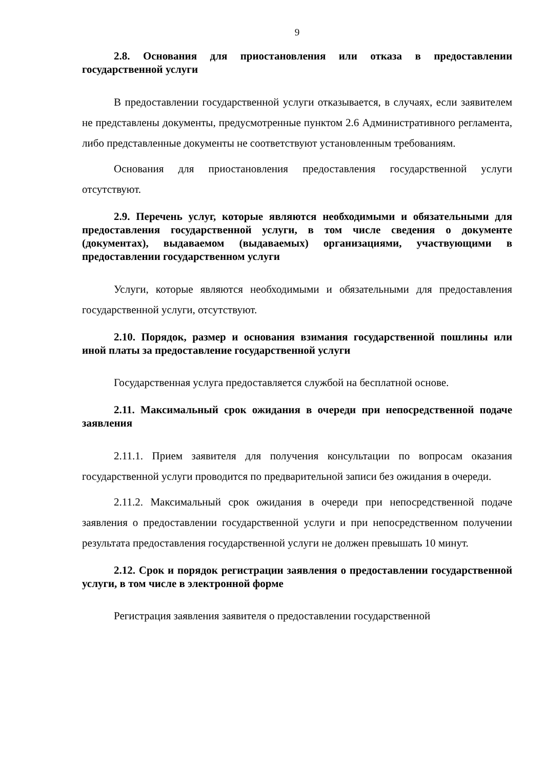9
2.8. Основания для приостановления или отказа в предоставлении государственной услуги
В предоставлении государственной услуги отказывается, в случаях, если заявителем не представлены документы, предусмотренные пунктом 2.6 Административного регламента, либо представленные документы не соответствуют установленным требованиям.
Основания для приостановления предоставления государственной услуги отсутствуют.
2.9. Перечень услуг, которые являются необходимыми и обязательными для предоставления государственной услуги, в том числе сведения о документе (документах), выдаваемом (выдаваемых) организациями, участвующими в предоставлении государственном услуги
Услуги, которые являются необходимыми и обязательными для предоставления государственной услуги, отсутствуют.
2.10. Порядок, размер и основания взимания государственной пошлины или иной платы за предоставление государственной услуги
Государственная услуга предоставляется службой на бесплатной основе.
2.11. Максимальный срок ожидания в очереди при непосредственной подаче заявления
2.11.1. Прием заявителя для получения консультации по вопросам оказания государственной услуги проводится по предварительной записи без ожидания в очереди.
2.11.2. Максимальный срок ожидания в очереди при непосредственной подаче заявления о предоставлении государственной услуги и при непосредственном получении результата предоставления государственной услуги не должен превышать 10 минут.
2.12. Срок и порядок регистрации заявления о предоставлении государственной услуги, в том числе в электронной форме
Регистрация заявления заявителя о предоставлении государственной